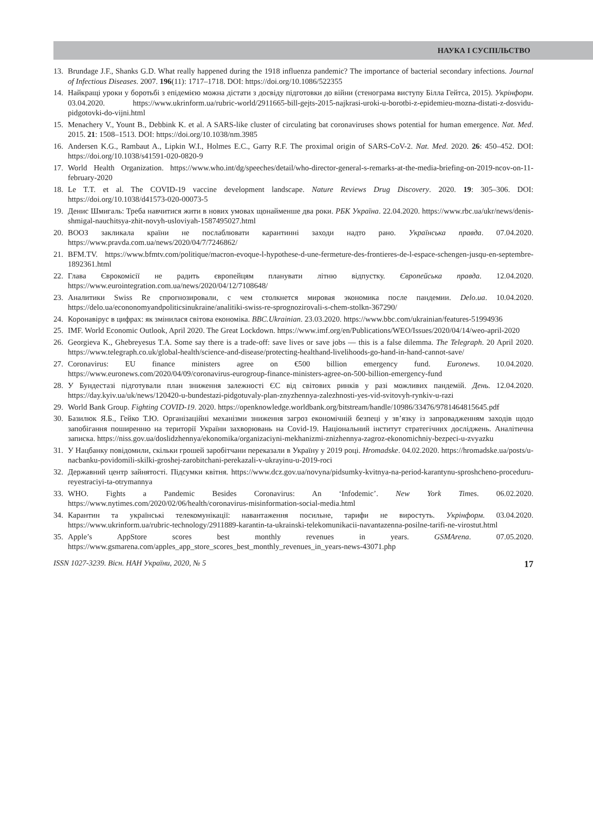НАУКА І СУСПІЛЬСТВО
13. Brundage J.F., Shanks G.D. What really happened during the 1918 influenza pandemic? The importance of bacterial secondary infections. Journal of Infectious Diseases. 2007. 196(11): 1717–1718. DOI: https://doi.org/10.1086/522355
14. Найкращі уроки у боротьбі з епідемією можна дістати з досвіду підготовки до війни (стенограма виступу Білла Гейтса, 2015). Укрінформ. 03.04.2020. https://www.ukrinform.ua/rubric-world/2911665-bill-gejts-2015-najkrasi-uroki-u-borotbi-z-epidemieu-mozna-distati-z-dosvidu-pidgotovki-do-vijni.html
15. Menachery V., Yount B., Debbink K. et al. A SARS-like cluster of circulating bat coronaviruses shows potential for human emergence. Nat. Med. 2015. 21: 1508–1513. DOI: https://doi.org/10.1038/nm.3985
16. Andersen K.G., Rambaut A., Lipkin W.I., Holmes E.C., Garry R.F. The proximal origin of SARS-CoV-2. Nat. Med. 2020. 26: 450–452. DOI: https://doi.org/10.1038/s41591-020-0820-9
17. World Health Organization. https://www.who.int/dg/speeches/detail/who-director-general-s-remarks-at-the-media-briefing-on-2019-ncov-on-11-february-2020
18. Le T.T. et al. The COVID-19 vaccine development landscape. Nature Reviews Drug Discovery. 2020. 19: 305–306. DOI: https://doi.org/10.1038/d41573-020-00073-5
19. Денис Шмигаль: Треба навчитися жити в нових умовах щонайменше два роки. РБК Україна. 22.04.2020. https://www.rbc.ua/ukr/news/denis-shmigal-nauchitsya-zhit-novyh-usloviyah-1587495027.html
20. ВООЗ закликала країни не послаблювати карантинні заходи надто рано. Українська правда. 07.04.2020. https://www.pravda.com.ua/news/2020/04/7/7246862/
21. BFM.TV. https://www.bfmtv.com/politique/macron-evoque-l-hypothese-d-une-fermeture-des-frontieres-de-l-espace-schengen-jusqu-en-septembre-1892361.html
22. Глава Єврокомісії не радить європейцям планувати літню відпустку. Європейська правда. 12.04.2020. https://www.eurointegration.com.ua/news/2020/04/12/7108648/
23. Аналитики Swiss Re спрогнозировали, с чем столкнется мировая экономика после пандемии. Delo.ua. 10.04.2020. https://delo.ua/econonomyandpoliticsinukraine/analitiki-swiss-re-sprognozirovali-s-chem-stolkn-367290/
24. Коронавірус в цифрах: як змінилася світова економіка. BBC.Ukrainian. 23.03.2020. https://www.bbc.com/ukrainian/features-51994936
25. IMF. World Economic Outlook, April 2020. The Great Lockdown. https://www.imf.org/en/Publications/WEO/Issues/2020/04/14/weo-april-2020
26. Georgieva K., Ghebreyesus T.A. Some say there is a trade-off: save lives or save jobs — this is a false dilemma. The Telegraph. 20 April 2020. https://www.telegraph.co.uk/global-health/science-and-disease/protecting-healthand-livelihoods-go-hand-in-hand-cannot-save/
27. Coronavirus: EU finance ministers agree on €500 billion emergency fund. Euronews. 10.04.2020. https://www.euronews.com/2020/04/09/coronavirus-eurogroup-finance-ministers-agree-on-500-billion-emergency-fund
28. У Бундестазі підготували план зниження залежності ЄС від світових ринків у разі можливих пандемій. День. 12.04.2020. https://day.kyiv.ua/uk/news/120420-u-bundestazi-pidgotuvaly-plan-znyzhennya-zalezhnosti-yes-vid-svitovyh-rynkiv-u-razi
29. World Bank Group. Fighting COVID-19. 2020. https://openknowledge.worldbank.org/bitstream/handle/10986/33476/9781464815645.pdf
30. Базилюк Я.Б., Гейко Т.Ю. Організаційні механізми зниження загроз економічній безпеці у зв’язку із запровадженням заходів щодо запобігання поширенню на території України захворювань на Covid-19. Національний інститут стратегічних досліджень. Аналітична записка. https://niss.gov.ua/doslidzhennya/ekonomika/organizaciyni-mekhanizmi-znizhennya-zagroz-ekonomichniy-bezpeci-u-zvyazku
31. У Нацбанку повідомили, скільки грошей заробітчани переказали в Україну у 2019 році. Hromadske. 04.02.2020. https://hromadske.ua/posts/u-nacbanku-povidomili-skilki-groshej-zarobitchani-perekazali-v-ukrayinu-u-2019-roci
32. Державний центр зайнятості. Підсумки квітня. https://www.dcz.gov.ua/novyna/pidsumky-kvitnya-na-period-karantynu-sproshcheno-proceduru-reyestraciyi-ta-otrymannya
33. WHO. Fights a Pandemic Besides Coronavirus: An ‘Infodemic’. New York Times. 06.02.2020. https://www.nytimes.com/2020/02/06/health/coronavirus-misinformation-social-media.html
34. Карантин та українські телекомунікації: навантаження посильне, тарифи не виростуть. Укрінформ. 03.04.2020. https://www.ukrinform.ua/rubric-technology/2911889-karantin-ta-ukrainski-telekomunikacii-navantazenna-posilne-tarifi-ne-virostut.html
35. Apple’s AppStore scores best monthly revenues in years. GSMArena. 07.05.2020. https://www.gsmarena.com/apples_app_store_scores_best_monthly_revenues_in_years-news-43071.php
ISSN 1027-3239. Вісн. НАН України, 2020, № 5 17